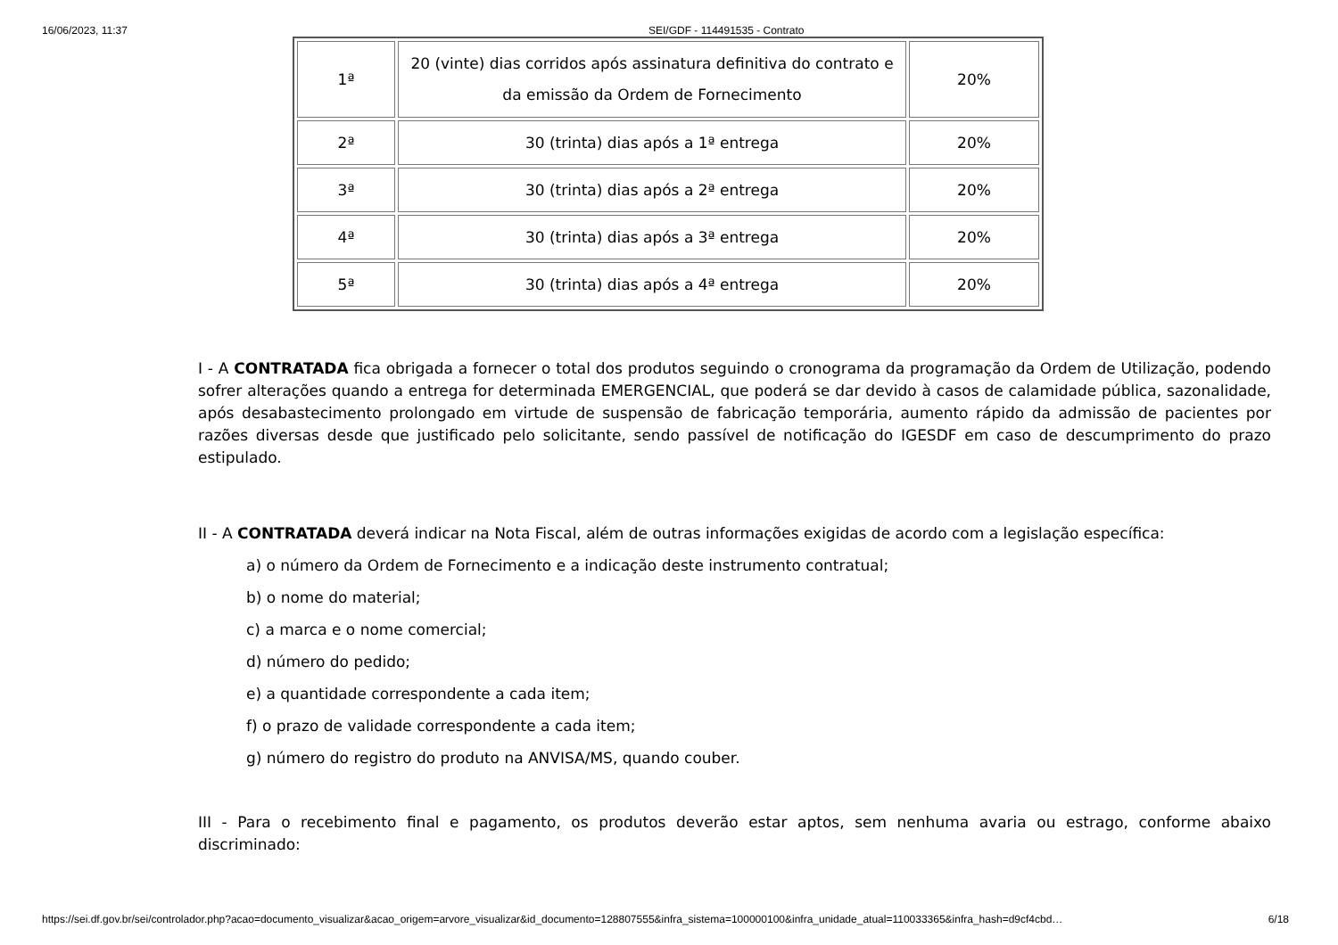16/06/2023, 11:37 SEI/GDF - 114491535 - Contrato
| 1ª | 20 (vinte) dias corridos após assinatura definitiva do contrato e da emissão da Ordem de Fornecimento | 20% |
| 2ª | 30 (trinta) dias após a 1ª entrega | 20% |
| 3ª | 30 (trinta) dias após a 2ª entrega | 20% |
| 4ª | 30 (trinta) dias após a 3ª entrega | 20% |
| 5ª | 30 (trinta) dias após a 4ª entrega | 20% |
I - A CONTRATADA fica obrigada a fornecer o total dos produtos seguindo o cronograma da programação da Ordem de Utilização, podendo sofrer alterações quando a entrega for determinada EMERGENCIAL, que poderá se dar devido à casos de calamidade pública, sazonalidade, após desabastecimento prolongado em virtude de suspensão de fabricação temporária, aumento rápido da admissão de pacientes por razões diversas desde que justificado pelo solicitante, sendo passível de notificação do IGESDF em caso de descumprimento do prazo estipulado.
II - A CONTRATADA deverá indicar na Nota Fiscal, além de outras informações exigidas de acordo com a legislação específica:
a) o número da Ordem de Fornecimento e a indicação deste instrumento contratual;
b) o nome do material;
c) a marca e o nome comercial;
d) número do pedido;
e) a quantidade correspondente a cada item;
f) o prazo de validade correspondente a cada item;
g) número do registro do produto na ANVISA/MS, quando couber.
III - Para o recebimento final e pagamento, os produtos deverão estar aptos, sem nenhuma avaria ou estrago, conforme abaixo discriminado:
https://sei.df.gov.br/sei/controlador.php?acao=documento_visualizar&acao_origem=arvore_visualizar&id_documento=128807555&infra_sistema=100000100&infra_unidade_atual=110033365&infra_hash=d9cf4cbd… 6/18